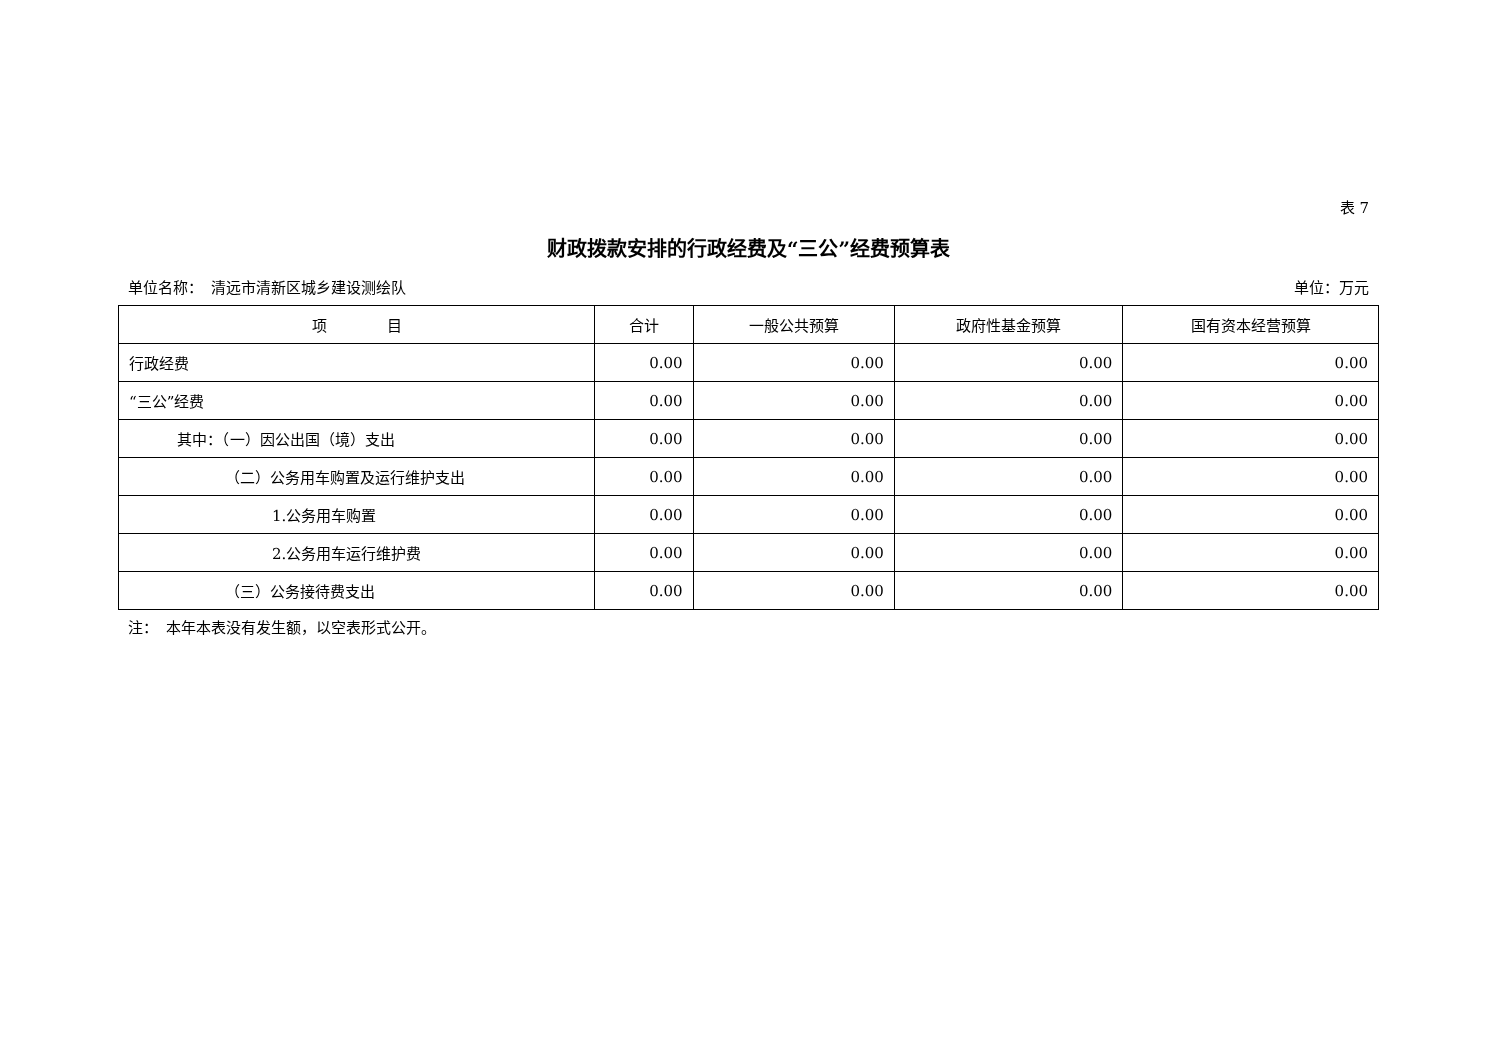表 7
财政拨款安排的行政经费及“三公”经费预算表
单位名称：　清远市清新区城乡建设测绘队 单位：万元
| 项 目 | 合计 | 一般公共预算 | 政府性基金预算 | 国有资本经营预算 |
| --- | --- | --- | --- | --- |
| 行政经费 | 0.00 | 0.00 | 0.00 | 0.00 |
| “三公”经费 | 0.00 | 0.00 | 0.00 | 0.00 |
| 其中：（一）因公出国（境）支出 | 0.00 | 0.00 | 0.00 | 0.00 |
| （二）公务用车购置及运行维护支出 | 0.00 | 0.00 | 0.00 | 0.00 |
| 1.公务用车购置 | 0.00 | 0.00 | 0.00 | 0.00 |
| 2.公务用车运行维护费 | 0.00 | 0.00 | 0.00 | 0.00 |
| （三）公务接待费支出 | 0.00 | 0.00 | 0.00 | 0.00 |
注：　本年本表没有发生额，以空表形式公开。